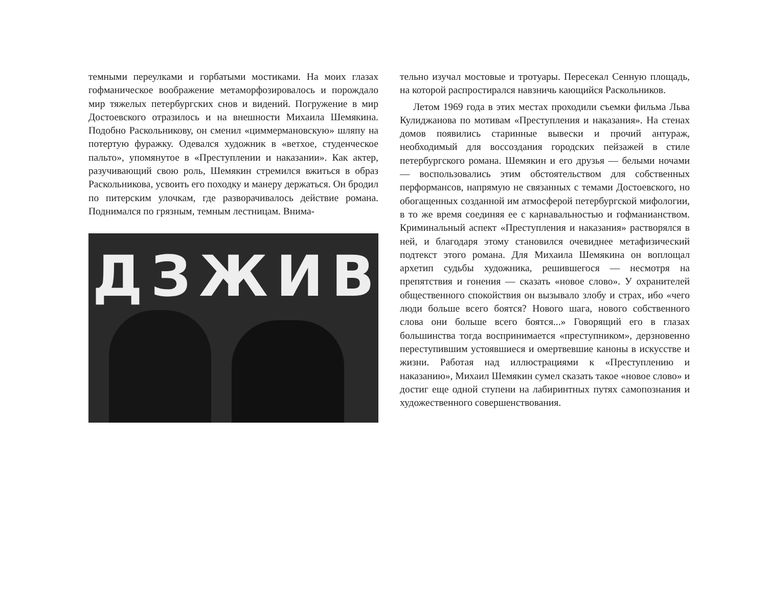темными переулками и горбатыми мостиками. На моих глазах гофманическое воображение метаморфозировалось и порождало мир тяжелых петербургских снов и видений. Погружение в мир Достоевского отразилось и на внешности Михаила Шемякина. Подобно Раскольникову, он сменил «циммермановскую» шляпу на потертую фуражку. Одевался художник в «ветхое, студенческое пальто», упомянутое в «Преступлении и наказании». Как актер, разучивающий свою роль, Шемякин стремился вжиться в образ Раскольникова, усвоить его походку и манеру держаться. Он бродил по питерским улочкам, где разворачивалось действие романа. Поднимался по грязным, темным лестницам. Внима-
Д З Ж И В
тельно изучал мостовые и тротуары. Пересекал Сенную площадь, на которой распростирался навзничь кающийся Раскольников.
Летом 1969 года в этих местах проходили съемки фильма Льва Кулиджанова по мотивам «Преступления и наказания». На стенах домов появились старинные вывески и прочий антураж, необходимый для воссоздания городских пейзажей в стиле петербургского романа. Шемякин и его друзья — белыми ночами — воспользовались этим обстоятельством для собственных перформансов, напрямую не связанных с темами Достоевского, но обогащенных созданной им атмосферой петербургской мифологии, в то же время соединяя ее с карнавальностью и гофманианством. Криминальный аспект «Преступления и наказания» растворялся в ней, и благодаря этому становился очевиднее метафизический подтекст этого романа. Для Михаила Шемякина он воплощал архетип судьбы художника, решившегося — несмотря на препятствия и гонения — сказать «новое слово». У охранителей общественного спокойствия он вызывало злобу и страх, ибо «чего люди больше всего боятся? Нового шага, нового собственного слова они больше всего боятся...» Говорящий его в глазах большинства тогда воспринимается «преступником», дерзновенно переступившим устоявшиеся и омертвевшие каноны в искусстве и жизни. Работая над иллюстрациями к «Преступлению и наказанию», Михаил Шемякин сумел сказать такое «новое слово» и достиг еще одной ступени на лабиринтных путях самопознания и художественного совершенствования.